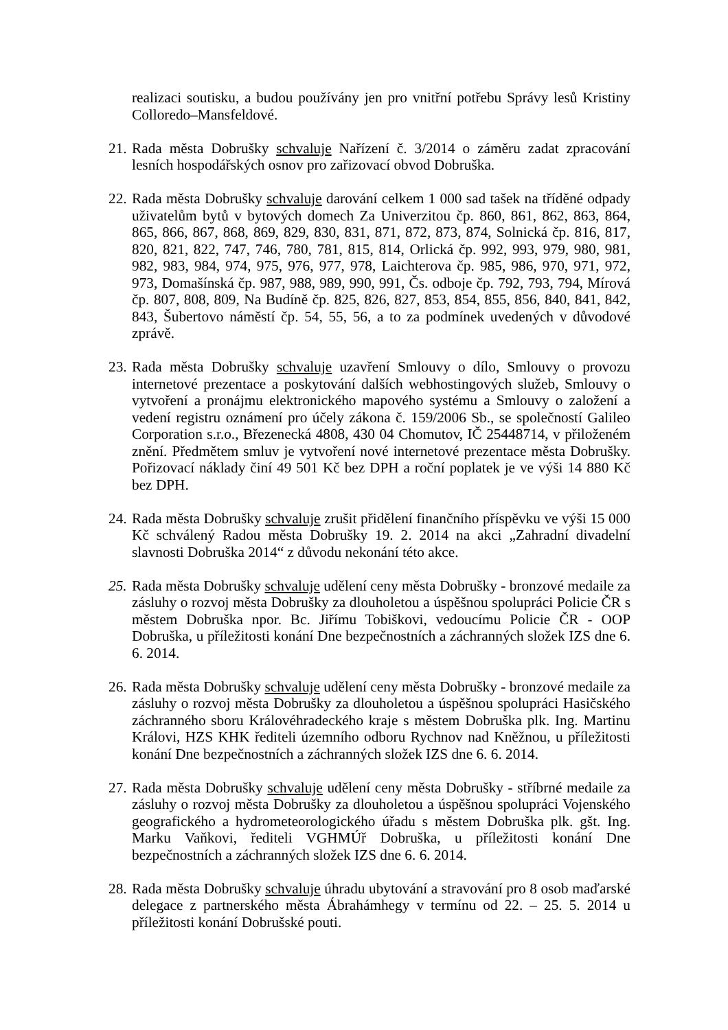realizaci soutisku, a budou používány jen pro vnitřní potřebu Správy lesů Kristiny Colloredo–Mansfeldové.
21.
Rada města Dobrušky schvaluje Nařízení č. 3/2014 o záměru zadat zpracování lesních hospodářských osnov pro zařizovací obvod Dobruška.
22.
Rada města Dobrušky schvaluje darování celkem 1 000 sad tašek na tříděné odpady uživatelům bytů v bytových domech Za Univerzitou čp. 860, 861, 862, 863, 864, 865, 866, 867, 868, 869, 829, 830, 831, 871, 872, 873, 874, Solnická čp. 816, 817, 820, 821, 822, 747, 746, 780, 781, 815, 814, Orlická čp. 992, 993, 979, 980, 981, 982, 983, 984, 974, 975, 976, 977, 978, Laichterova čp. 985, 986, 970, 971, 972, 973, Domašínská čp. 987, 988, 989, 990, 991, Čs. odboje čp. 792, 793, 794, Mírová čp. 807, 808, 809, Na Budíně čp. 825, 826, 827, 853, 854, 855, 856, 840, 841, 842, 843, Šubertovo náměstí čp. 54, 55, 56, a to za podmínek uvedených v důvodové zprávě.
23.
Rada města Dobrušky schvaluje uzavření Smlouvy o dílo, Smlouvy o provozu internetové prezentace a poskytování dalších webhostingových služeb, Smlouvy o vytvoření a pronájmu elektronického mapového systému a Smlouvy o založení a vedení registru oznámení pro účely zákona č. 159/2006 Sb., se společností Galileo Corporation s.r.o., Březenecká 4808, 430 04 Chomutov, IČ 25448714, v přiloženém znění. Předmětem smluv je vytvoření nové internetové prezentace města Dobrušky. Pořizovací náklady činí 49 501 Kč bez DPH a roční poplatek je ve výši 14 880 Kč bez DPH.
24.
Rada města Dobrušky schvaluje zrušit přidělení finančního příspěvku ve výši 15 000 Kč schválený Radou města Dobrušky 19. 2. 2014 na akci „Zahradní divadelní slavnosti Dobruška 2014“ z důvodu nekonání této akce.
25.
Rada města Dobrušky schvaluje udělení ceny města Dobrušky - bronzové medaile za zásluhy o rozvoj města Dobrušky za dlouholetou a úspěšnou spolupráci Policie ČR s městem Dobruška npor. Bc. Jiřímu Tobiškovi, vedoucímu Policie ČR - OOP Dobruška, u příležitosti konání Dne bezpečnostních a záchranných složek IZS dne 6. 6. 2014.
26.
Rada města Dobrušky schvaluje udělení ceny města Dobrušky - bronzové medaile za zásluhy o rozvoj města Dobrušky za dlouholetou a úspěšnou spolupráci Hasičského záchranného sboru Královéhradeckého kraje s městem Dobruška plk. Ing. Martinu Královi, HZS KHK řediteli územního odboru Rychnov nad Kněžnou, u příležitosti konání Dne bezpečnostních a záchranných složek IZS dne 6. 6. 2014.
27.
Rada města Dobrušky schvaluje udělení ceny města Dobrušky - stříbrné medaile za zásluhy o rozvoj města Dobrušky za dlouholetou a úspěšnou spolupráci Vojenského geografického a hydrometeorologického úřadu s městem Dobruška plk. gšt. Ing. Marku Vaňkovi, řediteli VGHMÚř Dobruška, u příležitosti konání Dne bezpečnostních a záchranných složek IZS dne 6. 6. 2014.
28.
Rada města Dobrušky schvaluje úhradu ubytování a stravování pro 8 osob maďarské delegace z partnerského města Ábrahámhegy v termínu od 22. – 25. 5. 2014 u příležitosti konání Dobrušské pouti.